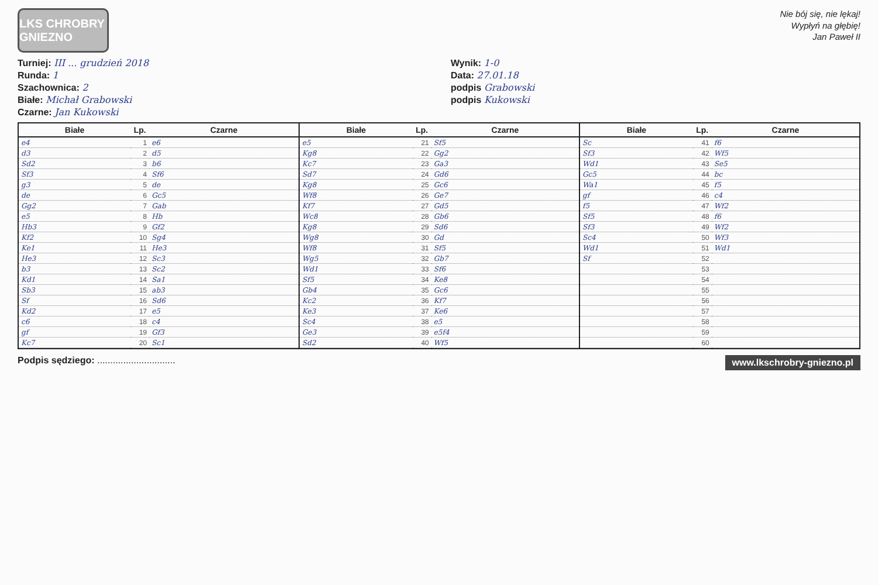LKS CHROBRY GNIEZNO
Nie bój się, nie lękaj!
Wypłyń na głębię!
Jan Paweł II
Turniej: III ... grudzień 2018
Wynik: 1-0
Runda: 1
Data: 27.01.18
Szachownica: 2
podpis Grabowski
Białe: Michał Grabowski
podpis Kukowski
Czarne: Jan Kukowski
| Białe | Lp. | Czarne |
| --- | --- | --- |
| e4 | 1 | e6 |
| d3 | 2 | d5 |
| Sd2 | 3 | b6 |
| Sf3 | 4 | Sf6 |
| g3 | 5 | de |
| de | 6 | Gc5 |
| Gg2 | 7 | Gab |
| e5 | 8 | Hb |
| Hb3 | 9 | Gf2 |
| Kf2 | 10 | Sg4 |
| Ke1 | 11 | He3 |
| He3 | 12 | Sc3 |
| b3 | 13 | Sc2 |
| Kd1 | 14 | Sa1 |
| Sb3 | 15 | ab3 |
| Sf | 16 | Sd6 |
| Kd2 | 17 | e5 |
| c6 | 18 | c4 |
| gf | 19 | Gf3 |
| Kc7 | 20 | Sc1 |
| Białe | Lp. | Czarne |
| --- | --- | --- |
| e5 | 21 | Sf5 |
| Kg8 | 22 | Gg2 |
| Kc7 | 23 | Ga3 |
| Sd7 | 24 | Gd6 |
| Kg8 | 25 | Gc6 |
| Wf8 | 26 | Ge7 |
| Kf7 | 27 | Gd5 |
| Wc8 | 28 | Gb6 |
| Kg8 | 29 | Sd6 |
| Wg8 | 30 | Gd |
| Wf8 | 31 | Sf5 |
| Wg5 | 32 | Gb7 |
| Wd1 | 33 | Sf6 |
| Sf5 | 34 | Ke8 |
| Gb4 | 35 | Gc6 |
| Kc2 | 36 | Kf7 |
| Ke3 | 37 | Ke6 |
| Sc4 | 38 | e5 |
| Ge3 | 39 | e5f4 |
| Sd2 | 40 | Wf5 |
| Białe | Lp. | Czarne |
| --- | --- | --- |
| Sc | 41 | f6 |
| Sf3 | 42 | Wf5 |
| Wd1 | 43 | Se5 |
| Gc5 | 44 | bc |
| Wa1 | 45 | f5 |
| gf | 46 | c4 |
| f5 | 47 | Wf2 |
| Sf5 | 48 | f6 |
| Sf3 | 49 | Wf2 |
| Sc4 | 50 | Wf3 |
| Wd1 | 51 | Wd1 |
| Sf | 52 | |
| | 53 | |
| | 54 | |
| | 55 | |
| | 56 | |
| | 57 | |
| | 58 | |
| | 59 | |
| | 60 | |
Podpis sędziego: ..............................
www.lkschrobry-gniezno.pl